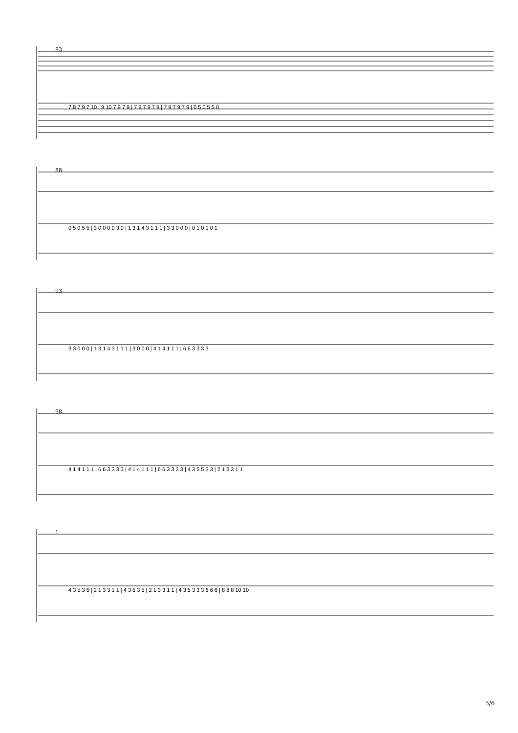83
7 8 7 9 7 10 | 9 10 7 9 7 9 | 7 9 7 9 7 9 | 7 9 7 9 7 9 | 0 5 0 5 5 0
88
0 5 0 5 5 | 3 0 0 0 0 3 0 | 1 3 1 4 3 1 1 1 | 3 3 0 0 0 | 0 1 0 1 0 1
93
3 3 0 0 0 | 1 3 1 4 3 1 1 1 | 3 0 0 0 | 4 1 4 1 1 1 | 6 6 3 3 3 3
98
4 1 4 1 1 1 | 6 6 3 3 3 3 | 4 1 4 1 1 1 | 6 6 3 3 3 3 | 4 3 5 5 3 3 | 2 1 3 3 1 1
1
4 3 5 3 5 | 2 1 3 3 1 1 | 4 3 5 3 5 | 2 1 3 3 1 1 | 4 3 5 3 3 3 6 6 6 | 8 8 8 10 10
5/6